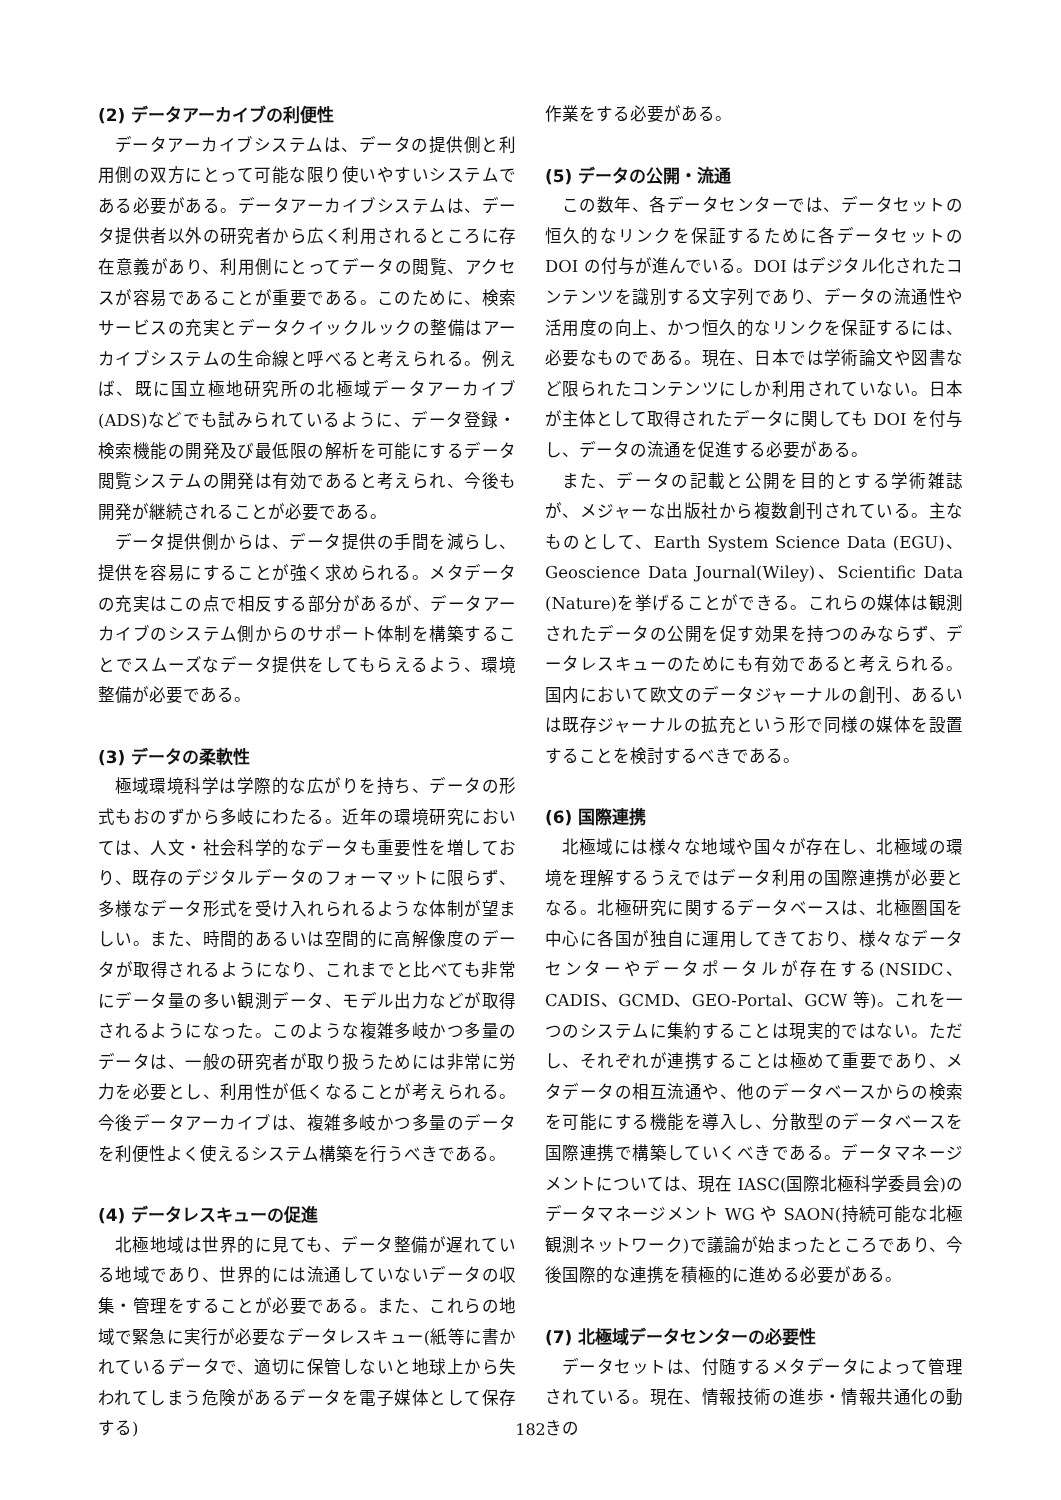(2) データアーカイブの利便性
データアーカイブシステムは、データの提供側と利用側の双方にとって可能な限り使いやすいシステムである必要がある。データアーカイブシステムは、データ提供者以外の研究者から広く利用されるところに存在意義があり、利用側にとってデータの閲覧、アクセスが容易であることが重要である。このために、検索サービスの充実とデータクイックルックの整備はアーカイブシステムの生命線と呼べると考えられる。例えば、既に国立極地研究所の北極域データアーカイブ(ADS)などでも試みられているように、データ登録・検索機能の開発及び最低限の解析を可能にするデータ閲覧システムの開発は有効であると考えられ、今後も開発が継続されることが必要である。
データ提供側からは、データ提供の手間を減らし、提供を容易にすることが強く求められる。メタデータの充実はこの点で相反する部分があるが、データアーカイブのシステム側からのサポート体制を構築することでスムーズなデータ提供をしてもらえるよう、環境整備が必要である。
(3) データの柔軟性
極域環境科学は学際的な広がりを持ち、データの形式もおのずから多岐にわたる。近年の環境研究においては、人文・社会科学的なデータも重要性を増しており、既存のデジタルデータのフォーマットに限らず、多様なデータ形式を受け入れられるような体制が望ましい。また、時間的あるいは空間的に高解像度のデータが取得されるようになり、これまでと比べても非常にデータ量の多い観測データ、モデル出力などが取得されるようになった。このような複雑多岐かつ多量のデータは、一般の研究者が取り扱うためには非常に労力を必要とし、利用性が低くなることが考えられる。今後データアーカイブは、複雑多岐かつ多量のデータを利便性よく使えるシステム構築を行うべきである。
(4) データレスキューの促進
北極地域は世界的に見ても、データ整備が遅れている地域であり、世界的には流通していないデータの収集・管理をすることが必要である。また、これらの地域で緊急に実行が必要なデータレスキュー(紙等に書かれているデータで、適切に保管しないと地球上から失われてしまう危険があるデータを電子媒体として保存する)
作業をする必要がある。
(5) データの公開・流通
この数年、各データセンターでは、データセットの恒久的なリンクを保証するために各データセットの DOI の付与が進んでいる。DOI はデジタル化されたコンテンツを識別する文字列であり、データの流通性や活用度の向上、かつ恒久的なリンクを保証するには、必要なものである。現在、日本では学術論文や図書など限られたコンテンツにしか利用されていない。日本が主体として取得されたデータに関しても DOI を付与し、データの流通を促進する必要がある。
また、データの記載と公開を目的とする学術雑誌が、メジャーな出版社から複数創刊されている。主なものとして、Earth System Science Data (EGU)、Geoscience Data Journal(Wiley)、Scientific Data (Nature)を挙げることができる。これらの媒体は観測されたデータの公開を促す効果を持つのみならず、データレスキューのためにも有効であると考えられる。国内において欧文のデータジャーナルの創刊、あるいは既存ジャーナルの拡充という形で同様の媒体を設置することを検討するべきである。
(6) 国際連携
北極域には様々な地域や国々が存在し、北極域の環境を理解するうえではデータ利用の国際連携が必要となる。北極研究に関するデータベースは、北極圏国を中心に各国が独自に運用してきており、様々なデータセンターやデータポータルが存在する(NSIDC、CADIS、GCMD、GEO-Portal、GCW 等)。これを一つのシステムに集約することは現実的ではない。ただし、それぞれが連携することは極めて重要であり、メタデータの相互流通や、他のデータベースからの検索を可能にする機能を導入し、分散型のデータベースを国際連携で構築していくべきである。データマネージメントについては、現在 IASC(国際北極科学委員会)のデータマネージメント WG や SAON(持続可能な北極観測ネットワーク)で議論が始まったところであり、今後国際的な連携を積極的に進める必要がある。
(7) 北極域データセンターの必要性
データセットは、付随するメタデータによって管理されている。現在、情報技術の進歩・情報共通化の動きの
182